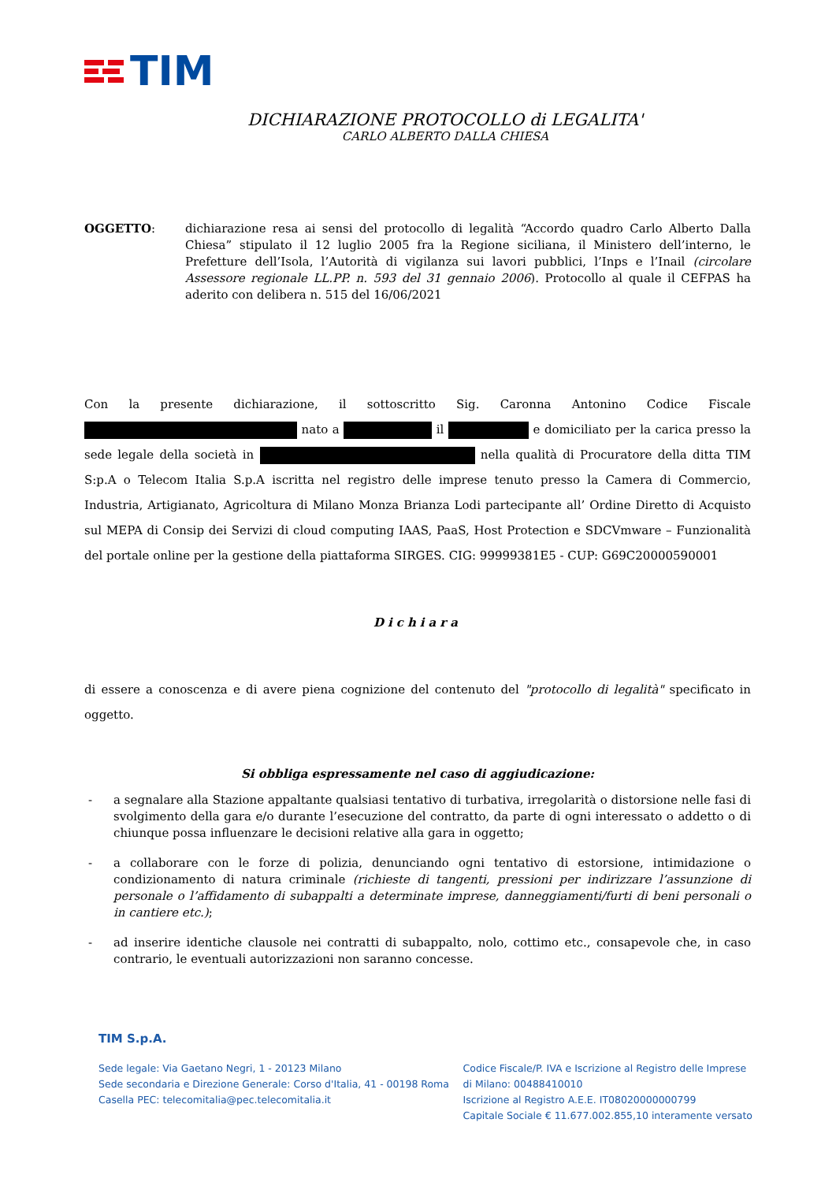TIM
DICHIARAZIONE PROTOCOLLO di LEGALITA'
CARLO ALBERTO DALLA CHIESA
OGGETTO: dichiarazione resa ai sensi del protocollo di legalità “Accordo quadro Carlo Alberto Dalla Chiesa” stipulato il 12 luglio 2005 fra la Regione siciliana, il Ministero dell’interno, le Prefetture dell’Isola, l’Autorità di vigilanza sui lavori pubblici, l’Inps e l’Inail (circolare Assessore regionale LL.PP. n. 593 del 31 gennaio 2006). Protocollo al quale il CEFPAS ha aderito con delibera n. 515 del 16/06/2021
Con la presente dichiarazione, il sottoscritto Sig. Caronna Antonino Codice Fiscale nato a il e domiciliato per la carica presso la sede legale della società in nella qualità di Procuratore della ditta TIM S:p.A o Telecom Italia S.p.A iscritta nel registro delle imprese tenuto presso la Camera di Commercio, Industria, Artigianato, Agricoltura di Milano Monza Brianza Lodi partecipante all’ Ordine Diretto di Acquisto sul MEPA di Consip dei Servizi di cloud computing IAAS, PaaS, Host Protection e SDCVmware – Funzionalità del portale online per la gestione della piattaforma SIRGES. CIG: 99999381E5 - CUP: G69C20000590001
Dichiara
di essere a conoscenza e di avere piena cognizione del contenuto del "protocollo di legalità" specificato in oggetto.
Si obbliga espressamente nel caso di aggiudicazione:
- a segnalare alla Stazione appaltante qualsiasi tentativo di turbativa, irregolarità o distorsione nelle fasi di svolgimento della gara e/o durante l’esecuzione del contratto, da parte di ogni interessato o addetto o di chiunque possa influenzare le decisioni relative alla gara in oggetto;
- a collaborare con le forze di polizia, denunciando ogni tentativo di estorsione, intimidazione o condizionamento di natura criminale (richieste di tangenti, pressioni per indirizzare l’assunzione di personale o l’affidamento di subappalti a determinate imprese, danneggiamenti/furti di beni personali o in cantiere etc.);
- ad inserire identiche clausole nei contratti di subappalto, nolo, cottimo etc., consapevole che, in caso contrario, le eventuali autorizzazioni non saranno concesse.
TIM S.p.A.
Sede legale: Via Gaetano Negri, 1 - 20123 Milano
Sede secondaria e Direzione Generale: Corso d'Italia, 41 - 00198 Roma
Casella PEC: telecomitalia@pec.telecomitalia.it
Codice Fiscale/P. IVA e Iscrizione al Registro delle Imprese
di Milano: 00488410010
Iscrizione al Registro A.E.E. IT08020000000799
Capitale Sociale € 11.677.002.855,10 interamente versato